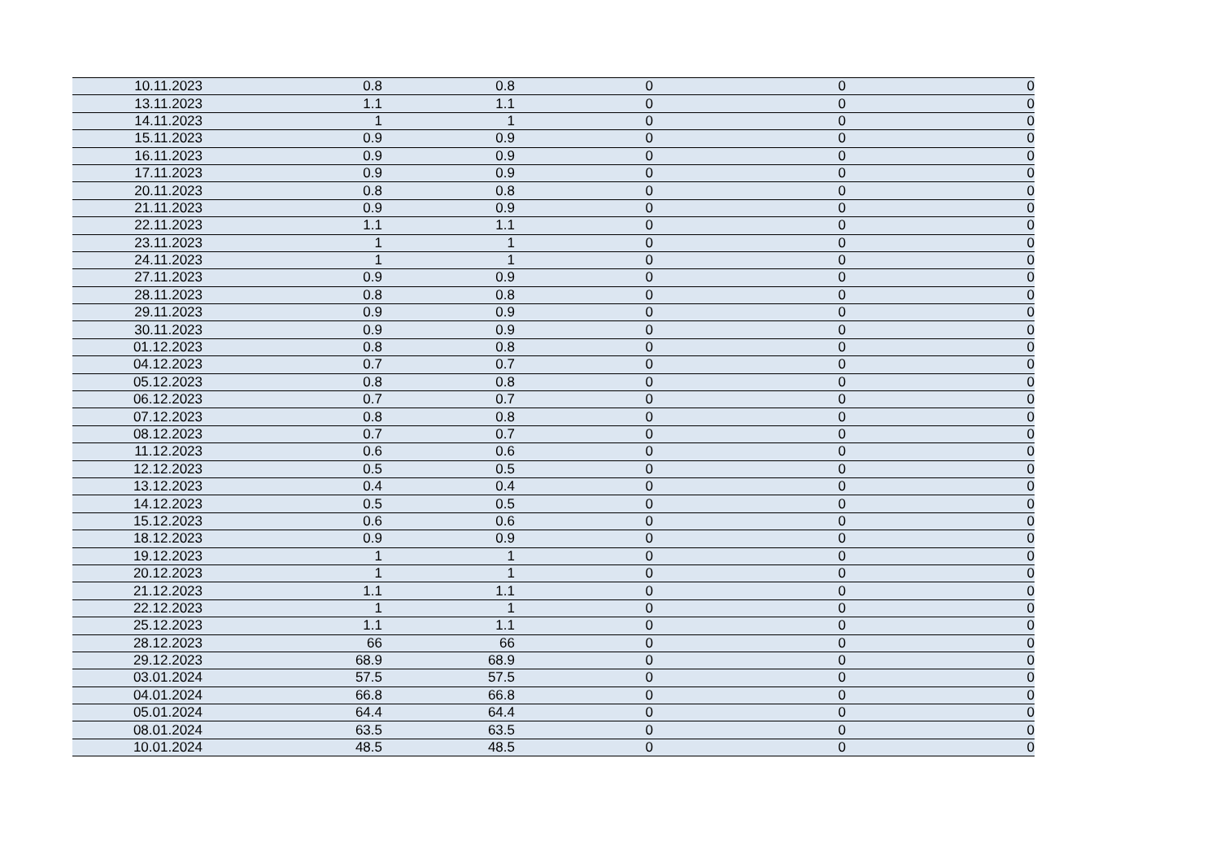| 10.11.2023 | 0.8 | 0.8 | 0 | 0 | 0 |
| 13.11.2023 | 1.1 | 1.1 | 0 | 0 | 0 |
| 14.11.2023 | 1 | 1 | 0 | 0 | 0 |
| 15.11.2023 | 0.9 | 0.9 | 0 | 0 | 0 |
| 16.11.2023 | 0.9 | 0.9 | 0 | 0 | 0 |
| 17.11.2023 | 0.9 | 0.9 | 0 | 0 | 0 |
| 20.11.2023 | 0.8 | 0.8 | 0 | 0 | 0 |
| 21.11.2023 | 0.9 | 0.9 | 0 | 0 | 0 |
| 22.11.2023 | 1.1 | 1.1 | 0 | 0 | 0 |
| 23.11.2023 | 1 | 1 | 0 | 0 | 0 |
| 24.11.2023 | 1 | 1 | 0 | 0 | 0 |
| 27.11.2023 | 0.9 | 0.9 | 0 | 0 | 0 |
| 28.11.2023 | 0.8 | 0.8 | 0 | 0 | 0 |
| 29.11.2023 | 0.9 | 0.9 | 0 | 0 | 0 |
| 30.11.2023 | 0.9 | 0.9 | 0 | 0 | 0 |
| 01.12.2023 | 0.8 | 0.8 | 0 | 0 | 0 |
| 04.12.2023 | 0.7 | 0.7 | 0 | 0 | 0 |
| 05.12.2023 | 0.8 | 0.8 | 0 | 0 | 0 |
| 06.12.2023 | 0.7 | 0.7 | 0 | 0 | 0 |
| 07.12.2023 | 0.8 | 0.8 | 0 | 0 | 0 |
| 08.12.2023 | 0.7 | 0.7 | 0 | 0 | 0 |
| 11.12.2023 | 0.6 | 0.6 | 0 | 0 | 0 |
| 12.12.2023 | 0.5 | 0.5 | 0 | 0 | 0 |
| 13.12.2023 | 0.4 | 0.4 | 0 | 0 | 0 |
| 14.12.2023 | 0.5 | 0.5 | 0 | 0 | 0 |
| 15.12.2023 | 0.6 | 0.6 | 0 | 0 | 0 |
| 18.12.2023 | 0.9 | 0.9 | 0 | 0 | 0 |
| 19.12.2023 | 1 | 1 | 0 | 0 | 0 |
| 20.12.2023 | 1 | 1 | 0 | 0 | 0 |
| 21.12.2023 | 1.1 | 1.1 | 0 | 0 | 0 |
| 22.12.2023 | 1 | 1 | 0 | 0 | 0 |
| 25.12.2023 | 1.1 | 1.1 | 0 | 0 | 0 |
| 28.12.2023 | 66 | 66 | 0 | 0 | 0 |
| 29.12.2023 | 68.9 | 68.9 | 0 | 0 | 0 |
| 03.01.2024 | 57.5 | 57.5 | 0 | 0 | 0 |
| 04.01.2024 | 66.8 | 66.8 | 0 | 0 | 0 |
| 05.01.2024 | 64.4 | 64.4 | 0 | 0 | 0 |
| 08.01.2024 | 63.5 | 63.5 | 0 | 0 | 0 |
| 10.01.2024 | 48.5 | 48.5 | 0 | 0 | 0 |